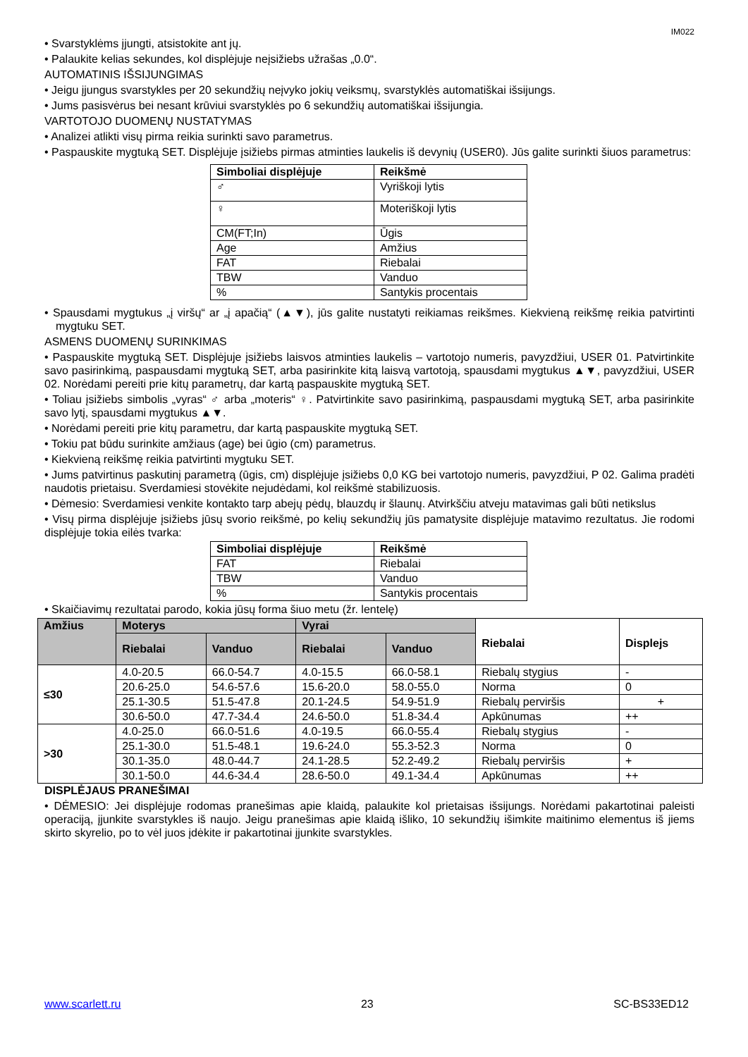IM022
• Svarstyklėms įjungti, atsistokite ant jų.
• Palaukite kelias sekundes, kol displėjuje neįsižiebs užrašas „0.0“.
AUTOMATINIS IŠSIJUNGIMAS
• Jeigu įjungus svarstykles per 20 sekundžių neįvyko jokių veiksmų, svarstyklės automatiškai išsijungs.
• Jums pasisvėrus bei nesant krūviui svarstyklės po 6 sekundžių automatiškai išsijungia.
VARTOTOJO DUOMENŲ NUSTATYMAS
• Analizei atlikti visų pirma reikia surinkti savo parametrus.
• Paspauskite mygtuką SET. Displėjuje įsižiebs pirmas atminties laukelis iš devynių (USER0). Jūs galite surinkti šiuos parametrus:
| Simboliai displėjuje | Reikšmė |
| --- | --- |
| ♂ | Vyriškoji lytis |
| ♀ | Moteriškoji lytis |
| CM(FT;In) | Ūgis |
| Age | Amžius |
| FAT | Riebalai |
| TBW | Vanduo |
| % | Santykis procentais |
• Spausdami mygtukus „į viršų“ ar „į apačią“ (▲▼), jūs galite nustatyti reikiamas reikšmes. Kiekvieną reikšmę reikia patvirtinti mygtuku SET.
ASMENS DUOMENŲ SURINKIMAS
• Paspauskite mygtuką SET. Displėjuje įsižiebs laisvos atminties laukelis – vartotojo numeris, pavyzdžiui, USER 01. Patvirtinkite savo pasirinkimą, paspausdami mygtuką SET, arba pasirinkite kitą laisvą vartotoją, spausdami mygtukus ▲▼, pavyzdžiui, USER 02. Norėdami pereiti prie kitų parametrų, dar kartą paspauskite mygtuką SET.
• Toliau įsižiebs simbolis „vyras“ ♂ arba „moteris“ ♀. Patvirtinkite savo pasirinkimą, paspausdami mygtuką SET, arba pasirinkite savo lytį, spausdami mygtukus ▲▼.
• Norėdami pereiti prie kitų parametru, dar kartą paspauskite mygtuką SET.
• Tokiu pat būdu surinkite amžiaus (age) bei ūgio (cm) parametrus.
• Kiekvieną reikšmę reikia patvirtinti mygtuku SET.
• Jums patvirtinus paskutinį parametrą (ūgis, cm) displėjuje įsižiebs 0,0 KG bei vartotojo numeris, pavyzdžiui, P 02. Galima pradėti naudotis prietaisu. Sverdamiesi stovėkite nejudėdami, kol reikšmė stabilizuosis.
• Dėmesio: Sverdamiesi venkite kontakto tarp abejų pėdų, blauzdų ir šlaunų. Atvirkščiu atveju matavimas gali būti netikslus
• Visų pirma displėjuje įsižiebs jūsų svorio reikšmė, po kelių sekundžių jūs pamatysite displėjuje matavimo rezultatus. Jie rodomi displėjuje tokia eilės tvarka:
| Simboliai displėjuje | Reikšmė |
| --- | --- |
| FAT | Riebalai |
| TBW | Vanduo |
| % | Santykis procentais |
• Skaičiavimų rezultatai parodo, kokia jūsų forma šiuo metu (žr. lentelę)
| Amžius | Moterys | | Vyrai | | Riebalai | Displejs |
| --- | --- | --- | --- | --- | --- | --- |
| | Riebalai | Vanduo | Riebalai | Vanduo | | |
| ≤30 | 4.0-20.5 | 66.0-54.7 | 4.0-15.5 | 66.0-58.1 | Riebalų stygius | - |
| | 20.6-25.0 | 54.6-57.6 | 15.6-20.0 | 58.0-55.0 | Norma | 0 |
| | 25.1-30.5 | 51.5-47.8 | 20.1-24.5 | 54.9-51.9 | Riebalų perviršis | + |
| | 30.6-50.0 | 47.7-34.4 | 24.6-50.0 | 51.8-34.4 | Apkūnumas | ++ |
| >30 | 4.0-25.0 | 66.0-51.6 | 4.0-19.5 | 66.0-55.4 | Riebalų stygius | - |
| | 25.1-30.0 | 51.5-48.1 | 19.6-24.0 | 55.3-52.3 | Norma | 0 |
| | 30.1-35.0 | 48.0-44.7 | 24.1-28.5 | 52.2-49.2 | Riebalų perviršis | + |
| | 30.1-50.0 | 44.6-34.4 | 28.6-50.0 | 49.1-34.4 | Apkūnumas | ++ |
DISPLĖJAUS PRANEŠIMAI
• DĖMESIO: Jei displėjuje rodomas pranešimas apie klaidą, palaukite kol prietaisas išsijungs. Norėdami pakartotinai paleisti operaciją, įjunkite svarstykles iš naujo. Jeigu pranešimas apie klaidą išliko, 10 sekundžių išimkite maitinimo elementus iš jiems skirto skyrelio, po to vėl juos įdėkite ir pakartotinai įjunkite svarstykles.
www.scarlett.ru 23 SC-BS33ED12